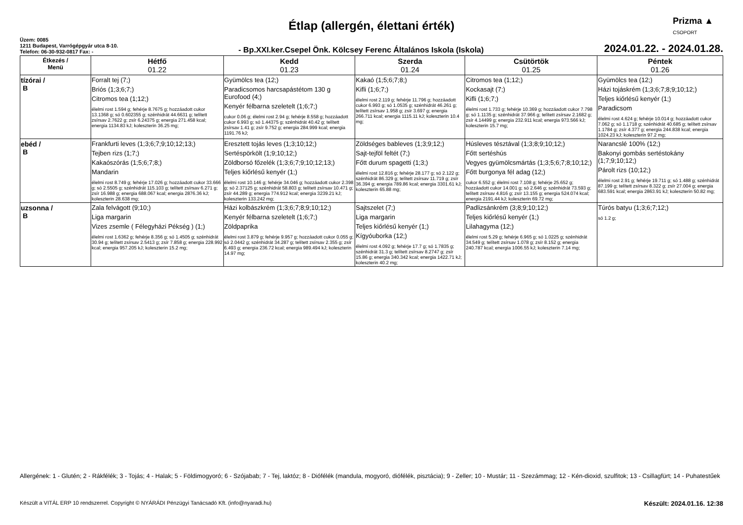Prizma ▲
CSOPORT
Étlap (allergén, élettani érték)
Üzem: 0085
1211 Budapest, Varrógépgyár utca 8-10.
Telefon: 06-30-932-0817 Fax: -
- Bp.XXI.ker.Csepel Önk. Kölcsey Ferenc Általános Iskola (Iskola)
2024.01.22. - 2024.01.28.
| Étkezés / Menü | Hétfő 01.22 | Kedd 01.23 | Szerda 01.24 | Csütörtök 01.25 | Péntek 01.26 |
| --- | --- | --- | --- | --- | --- |
| tízórai / B | Forralt tej (7;) Briós (1;3;6;7;) Citromos tea (1;12;) élelmi rost 1.594 g; fehérje 8.7675 g; hozzáadott cukor 13.1368 g; só 0.602355 g; szénhidrát 44.6631 g; telített zsírsav 2.7622 g; zsír 6.24375 g; energia 271.458 kcal; energia 1134.83 kJ; koleszterin 36.25 mg; | Gyümölcs tea (12;) Paradicsomos harcsapástétom 130 g Eurofood (4;) Kenyér félbarna szeletelt (1;6;7;) cukor 0.06 g; élelmi rost 2.94 g; fehérje 8.558 g; hozzáadott cukor 6.993 g; só 1.44375 g; szénhidrát 40.42 g; telített zsírsav 1.41 g; zsír 9.752 g; energia 284.999 kcal; energia 1191.76 kJ; | Kakaó (1;5;6;7;8;) Kifli (1;6;7;) élelmi rost 2.119 g; fehérje 11.796 g; hozzáadott cukor 6.993 g; só 1.0535 g; szénhidrát 46.261 g; telített zsírsav 1.958 g; zsír 3.697 g; energia 266.711 kcal; energia 1115.11 kJ; koleszterin 10.4 mg; | Citromos tea (1;12;) Kockasajt (7;) Kifli (1;6;7;) élelmi rost 1.733 g; fehérje 10.369 g; hozzáadott cukor 7.798 g; só 1.1135 g; szénhidrát 37.966 g; telített zsírsav 2.1682 g; zsír 4.14499 g; energia 232.911 kcal; energia 973.566 kJ; koleszterin 15.7 mg; | Gyümölcs tea (12;) Házi tojáskrém (1;3;6;7;8;9;10;12;) Teljes kiőrlésű kenyér (1;) Paradicsom élelmi rost 4.624 g; fehérje 10.014 g; hozzáadott cukor 7.062 g; só 1.1718 g; szénhidrát 40.685 g; telített zsírsav 1.1784 g; zsír 4.377 g; energia 244.838 kcal; energia 1024.23 kJ; koleszterin 97.2 mg; |
| ebéd / B | Frankfurti leves (1;3;6;7;9;10;12;13;) Tejben rizs (1;7;) Kakaószórás (1;5;6;7;8;) Mandarin élelmi rost 8.749 g; fehérje 17.026 g; hozzáadott cukor 33.666 g; só 2.5505 g; szénhidrát 115.103 g; telített zsírsav 6.271 g; zsír 16.988 g; energia 688.067 kcal; energia 2876.36 kJ; koleszterin 28.638 mg; | Eresztett tojás leves (1;3;10;12;) Sertéspörkölt (1;9;10;12;) Zöldborsó főzelék (1;3;6;7;9;10;12;13;) Teljes kiőrlésű kenyér (1;) élelmi rost 10.146 g; fehérje 34.046 g; hozzáadott cukor 2.398 g; só 2.37125 g; szénhidrát 58.803 g; telített zsírsav 10.471 g; zsír 44.289 g; energia 774.912 kcal; energia 3239.21 kJ; koleszterin 133.242 mg; | Zöldséges bableves (1;3;9;12;) Sajt-tejföl feltét (7;) Főtt durum spagetti (1;3;) élelmi rost 12.816 g; fehérje 28.177 g; só 2.122 g; szénhidrát 86.329 g; telített zsírsav 11.719 g; zsír 36.394 g; energia 789.86 kcal; energia 3301.61 kJ; koleszterin 65.88 mg; | Húsleves tésztával (1;3;8;9;10;12;) Főtt sertéshús Vegyes gyümölcsmártás (1;3;5;6;7;8;10;12;) Főtt burgonya fél adag (12;) cukor 6.552 g; élelmi rost 7.108 g; fehérje 25.652 g; hozzáadott cukor 14.001 g; só 2.646 g; szénhidrát 73.593 g; telített zsírsav 4.816 g; zsír 13.155 g; energia 524.074 kcal; energia 2191.44 kJ; koleszterin 69.72 mg; | Narancslé 100% (12;) Bakonyi gombás sertéstokány (1;7;9;10;12;) Párolt rizs (10;12;) élelmi rost 2.91 g; fehérje 19.711 g; só 1.488 g; szénhidrát 87.199 g; telített zsírsav 8.322 g; zsír 27.004 g; energia 683.591 kcal; energia 2863.91 kJ; koleszterin 50.82 mg; |
| uzsonna / B | Zala felvágott (9;10;) Liga margarin Vizes zsemle ( Félegyházi Pékség ) (1;) élelmi rost 1.6362 g; fehérje 8.356 g; só 1.4505 g; szénhidrát 30.94 g; telített zsírsav 2.5413 g; zsír 7.858 g; energia 228.992 kcal; energia 957.205 kJ; koleszterin 15.2 mg; | Házi kolbászkrém (1;3;6;7;8;9;10;12;) Kenyér félbarna szeletelt (1;6;7;) Zöldpaprika élelmi rost 3.879 g; fehérje 9.957 g; hozzáadott cukor 0.055 g; só 2.0442 g; szénhidrát 34.287 g; telített zsírsav 2.355 g; zsír 6.493 g; energia 236.72 kcal; energia 989.494 kJ; koleszterin 14.97 mg; | Sajtszelet (7;) Liga margarin Teljes kiőrlésű kenyér (1;) Kígyóuborka (12;) élelmi rost 4.092 g; fehérje 17.7 g; só 1.7835 g; szénhidrát 31.3 g; telített zsírsav 8.2747 g; zsír 15.86 g; energia 340.342 kcal; energia 1422.71 kJ; koleszterin 40.2 mg; | Padlizsánkrém (3;8;9;10;12;) Teljes kiőrlésű kenyér (1;) Lilahagyma (12;) élelmi rost 5.29 g; fehérje 6.965 g; só 1.0225 g; szénhidrát 34.549 g; telített zsírsav 1.078 g; zsír 8.152 g; energia 240.787 kcal; energia 1006.55 kJ; koleszterin 7.14 mg; | Túrós batyu (1;3;6;7;12;) só 1.2 g; |
Allergének: 1 - Glutén; 2 - Rákfélék; 3 - Tojás; 4 - Halak; 5 - Földimogyoró; 6 - Szójabab; 7 - Tej, laktóz; 8 - Diófélék (mandula, mogyoró, diófélék, pisztácia); 9 - Zeller; 10 - Mustár; 11 - Szezámmag; 12 - Kén-dioxid, szulfitok; 13 - Csillagfürt; 14 - Puhatestűek
Készült a VITÁL ERP 10 rendszerrel. Copyright © NYÁRÁDI Pénzügyi Tanácsadó Kft. (info@nyaradi.hu) Készült: 2024.01.16. 12:38